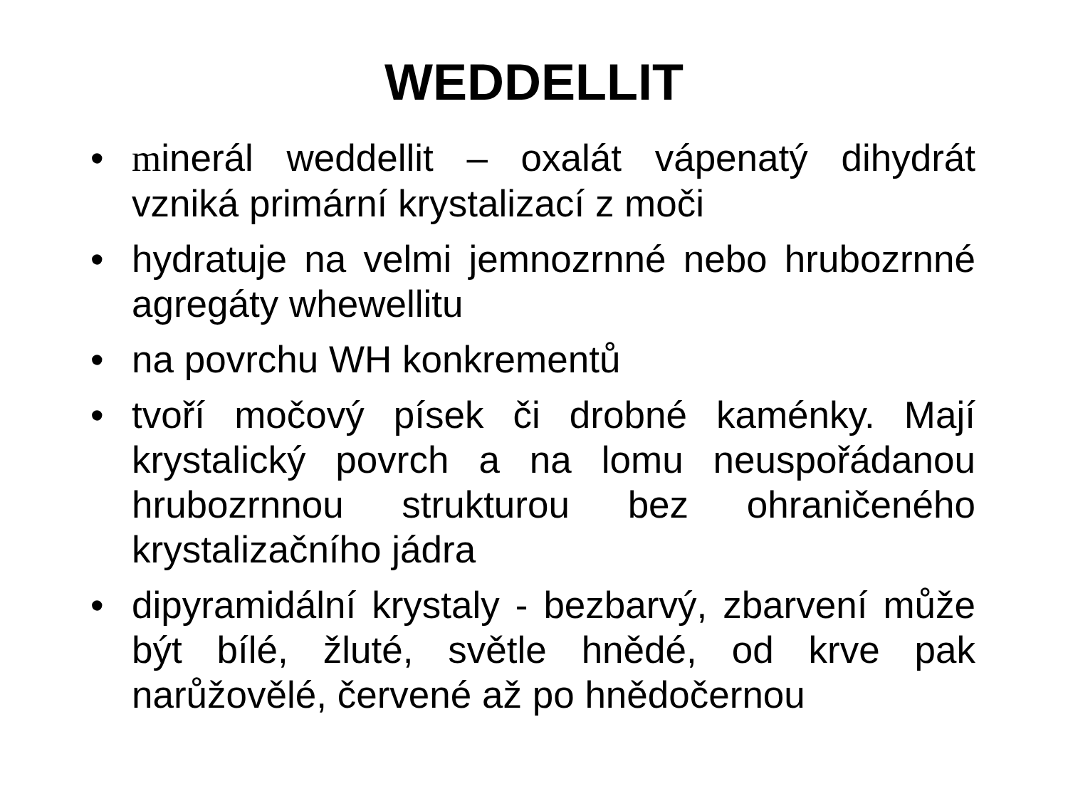WEDDELLIT
• minerál weddellit – oxalát vápenatý dihydrát vzniká primární krystalizací z moči
• hydratuje na velmi jemnozrnné nebo hrubozrnné agregáty whewellitu
• na povrchu WH konkrementů
• tvoří močový písek či drobné kaménky. Mají krystalický povrch a na lomu neuspořádanou hrubozrnnou strukturou bez ohraničeného krystalizačního jádra
• dipyramidální krystaly - bezbarvý, zbarvení může být bílé, žluté, světle hnědé, od krve pak narůžovělé, červené až po hnědočernou